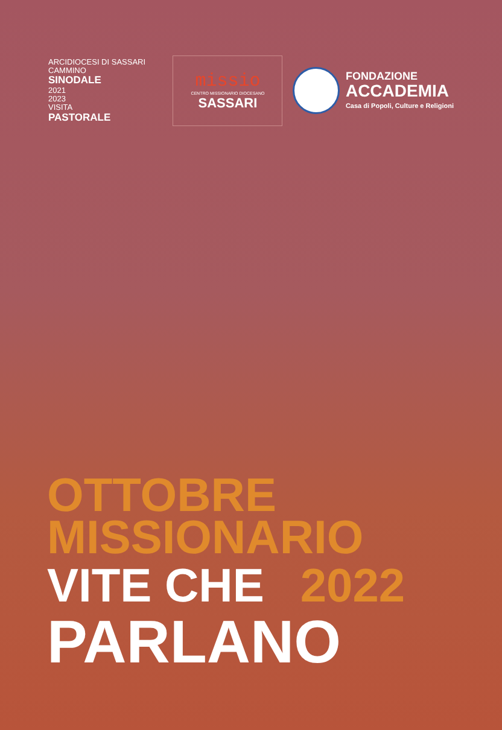ARCIDIOCESI DI SASSARI
CAMMINO
SINODALE
2021
2023
VISITA
PASTORALE
missio
CENTRO MISSIONARIO DIOCESANO
SASSARI
FONDAZIONE
ACCADEMIA
Casa di Popoli, Culture e Religioni
OTTOBRE
MISSIONARIO
VITE CHE
2022
PARLANO